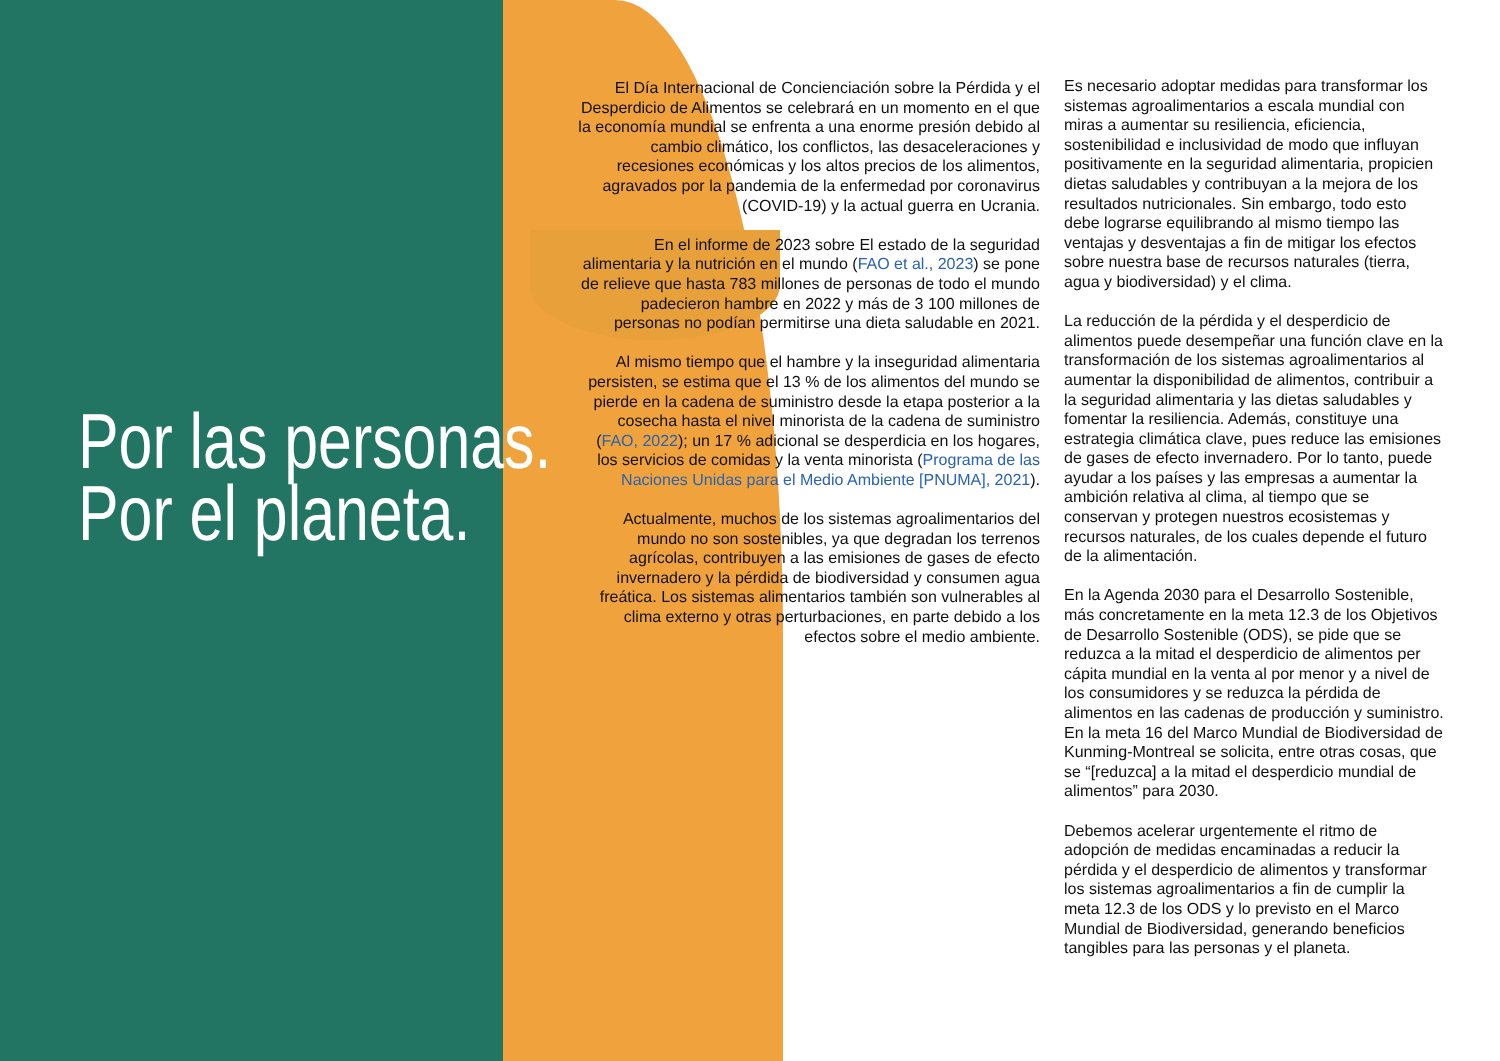Por las personas.
Por el planeta.
El Día Internacional de Concienciación sobre la Pérdida y el Desperdicio de Alimentos se celebrará en un momento en el que la economía mundial se enfrenta a una enorme presión debido al cambio climático, los conflictos, las desaceleraciones y recesiones económicas y los altos precios de los alimentos, agravados por la pandemia de la enfermedad por coronavirus (COVID-19) y la actual guerra en Ucrania.
En el informe de 2023 sobre El estado de la seguridad alimentaria y la nutrición en el mundo (FAO et al., 2023) se pone de relieve que hasta 783 millones de personas de todo el mundo padecieron hambre en 2022 y más de 3 100 millones de personas no podían permitirse una dieta saludable en 2021.
Al mismo tiempo que el hambre y la inseguridad alimentaria persisten, se estima que el 13 % de los alimentos del mundo se pierde en la cadena de suministro desde la etapa posterior a la cosecha hasta el nivel minorista de la cadena de suministro (FAO, 2022); un 17 % adicional se desperdicia en los hogares, los servicios de comidas y la venta minorista (Programa de las Naciones Unidas para el Medio Ambiente [PNUMA], 2021).
Actualmente, muchos de los sistemas agroalimentarios del mundo no son sostenibles, ya que degradan los terrenos agrícolas, contribuyen a las emisiones de gases de efecto invernadero y la pérdida de biodiversidad y consumen agua freática. Los sistemas alimentarios también son vulnerables al clima externo y otras perturbaciones, en parte debido a los efectos sobre el medio ambiente.
Es necesario adoptar medidas para transformar los sistemas agroalimentarios a escala mundial con miras a aumentar su resiliencia, eficiencia, sostenibilidad e inclusividad de modo que influyan positivamente en la seguridad alimentaria, propicien dietas saludables y contribuyan a la mejora de los resultados nutricionales. Sin embargo, todo esto debe lograrse equilibrando al mismo tiempo las ventajas y desventajas a fin de mitigar los efectos sobre nuestra base de recursos naturales (tierra, agua y biodiversidad) y el clima.
La reducción de la pérdida y el desperdicio de alimentos puede desempeñar una función clave en la transformación de los sistemas agroalimentarios al aumentar la disponibilidad de alimentos, contribuir a la seguridad alimentaria y las dietas saludables y fomentar la resiliencia. Además, constituye una estrategia climática clave, pues reduce las emisiones de gases de efecto invernadero. Por lo tanto, puede ayudar a los países y las empresas a aumentar la ambición relativa al clima, al tiempo que se conservan y protegen nuestros ecosistemas y recursos naturales, de los cuales depende el futuro de la alimentación.
En la Agenda 2030 para el Desarrollo Sostenible, más concretamente en la meta 12.3 de los Objetivos de Desarrollo Sostenible (ODS), se pide que se reduzca a la mitad el desperdicio de alimentos per cápita mundial en la venta al por menor y a nivel de los consumidores y se reduzca la pérdida de alimentos en las cadenas de producción y suministro. En la meta 16 del Marco Mundial de Biodiversidad de Kunming-Montreal se solicita, entre otras cosas, que se “[reduzca] a la mitad el desperdicio mundial de alimentos” para 2030.
Debemos acelerar urgentemente el ritmo de adopción de medidas encaminadas a reducir la pérdida y el desperdicio de alimentos y transformar los sistemas agroalimentarios a fin de cumplir la meta 12.3 de los ODS y lo previsto en el Marco Mundial de Biodiversidad, generando beneficios tangibles para las personas y el planeta.